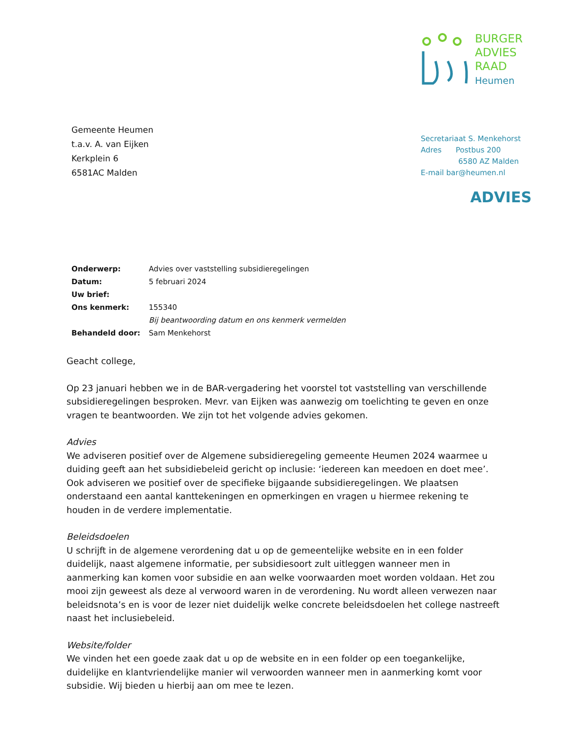Gemeente Heumen
t.a.v. A. van Eijken
Kerkplein 6
6581AC Malden
BURGER
ADVIES
RAAD
Heumen
Secretariaat S. Menkehorst
Adres Postbus 200
6580 AZ Malden
E-mail bar@heumen.nl
ADVIES
| Onderwerp: | Advies over vaststelling subsidieregelingen |
| Datum: | 5 februari 2024 |
| Uw brief: | |
| Ons kenmerk: | 155340 |
| | Bij beantwoording datum en ons kenmerk vermelden |
| Behandeld door: | Sam Menkehorst |
Geacht college,
Op 23 januari hebben we in de BAR-vergadering het voorstel tot vaststelling van verschillende subsidieregelingen besproken. Mevr. van Eijken was aanwezig om toelichting te geven en onze vragen te beantwoorden. We zijn tot het volgende advies gekomen.
Advies
We adviseren positief over de Algemene subsidieregeling gemeente Heumen 2024 waarmee u duiding geeft aan het subsidiebeleid gericht op inclusie: ‘iedereen kan meedoen en doet mee’. Ook adviseren we positief over de specifieke bijgaande subsidieregelingen. We plaatsen onderstaand een aantal kanttekeningen en opmerkingen en vragen u hiermee rekening te houden in de verdere implementatie.
Beleidsdoelen
U schrijft in de algemene verordening dat u op de gemeentelijke website en in een folder duidelijk, naast algemene informatie, per subsidiesoort zult uitleggen wanneer men in aanmerking kan komen voor subsidie en aan welke voorwaarden moet worden voldaan. Het zou mooi zijn geweest als deze al verwoord waren in de verordening. Nu wordt alleen verwezen naar beleidsnota’s en is voor de lezer niet duidelijk welke concrete beleidsdoelen het college nastreeft naast het inclusiebeleid.
Website/folder
We vinden het een goede zaak dat u op de website en in een folder op een toegankelijke, duidelijke en klantvriendelijke manier wil verwoorden wanneer men in aanmerking komt voor subsidie. Wij bieden u hierbij aan om mee te lezen.